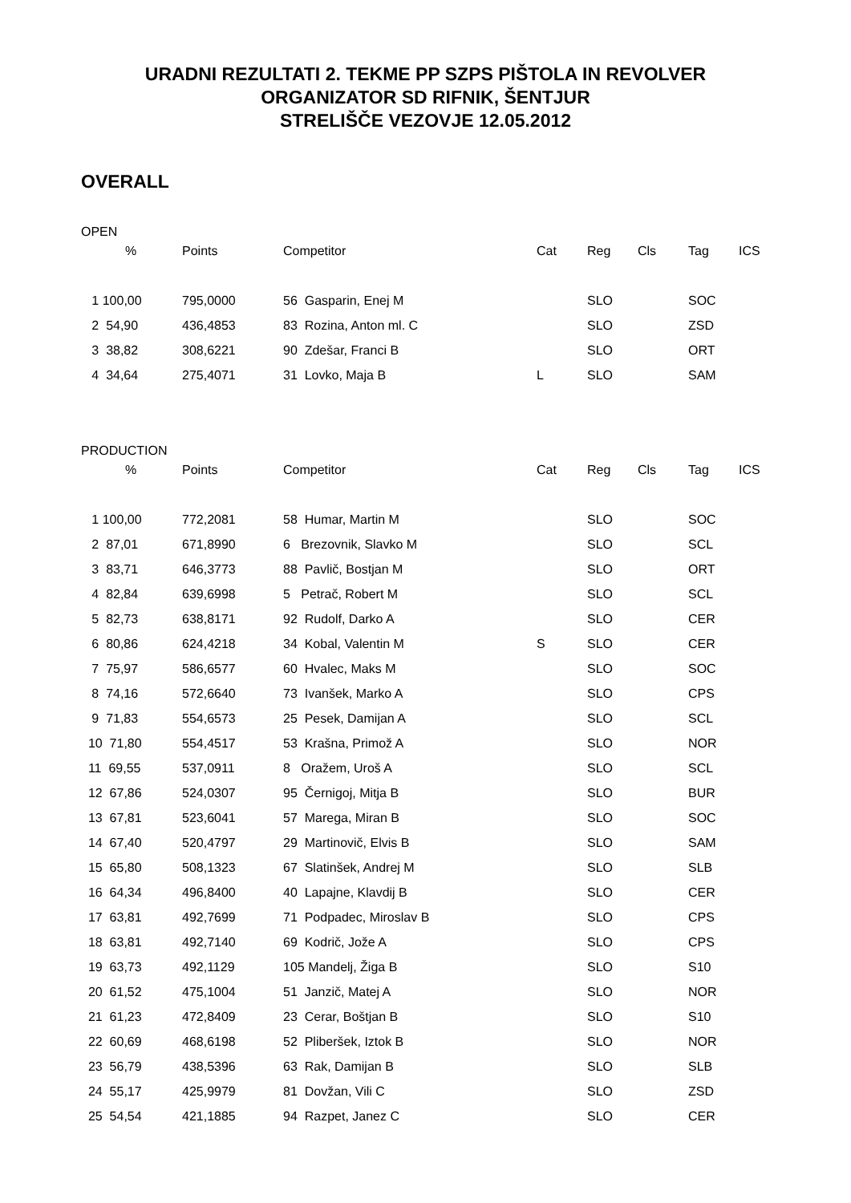URADNI REZULTATI 2. TEKME PP SZPS PIŠTOLA IN REVOLVER
ORGANIZATOR SD RIFNIK, ŠENTJUR
STRELIŠČE VEZOVJE 12.05.2012
OVERALL
OPEN
| % | Points | Competitor | Cat | Reg | Cls | Tag | ICS |
| --- | --- | --- | --- | --- | --- | --- | --- |
| 1 100,00 | 795,0000 | 56 Gasparin, Enej M | | SLO | | SOC | |
| 2 54,90 | 436,4853 | 83 Rozina, Anton ml. C | | SLO | | ZSD | |
| 3 38,82 | 308,6221 | 90 Zdešar, Franci B | | SLO | | ORT | |
| 4 34,64 | 275,4071 | 31 Lovko, Maja B | L | SLO | | SAM | |
PRODUCTION
| % | Points | Competitor | Cat | Reg | Cls | Tag | ICS |
| --- | --- | --- | --- | --- | --- | --- | --- |
| 1 100,00 | 772,2081 | 58 Humar, Martin M | | SLO | | SOC | |
| 2 87,01 | 671,8990 | 6 Brezovnik, Slavko M | | SLO | | SCL | |
| 3 83,71 | 646,3773 | 88 Pavlič, Bostjan M | | SLO | | ORT | |
| 4 82,84 | 639,6998 | 5 Petrač, Robert M | | SLO | | SCL | |
| 5 82,73 | 638,8171 | 92 Rudolf, Darko A | | SLO | | CER | |
| 6 80,86 | 624,4218 | 34 Kobal, Valentin M | S | SLO | | CER | |
| 7 75,97 | 586,6577 | 60 Hvalec, Maks M | | SLO | | SOC | |
| 8 74,16 | 572,6640 | 73 Ivanšek, Marko A | | SLO | | CPS | |
| 9 71,83 | 554,6573 | 25 Pesek, Damijan A | | SLO | | SCL | |
| 10 71,80 | 554,4517 | 53 Krašna, Primož A | | SLO | | NOR | |
| 11 69,55 | 537,0911 | 8 Oražem, Uroš A | | SLO | | SCL | |
| 12 67,86 | 524,0307 | 95 Černigoj, Mitja B | | SLO | | BUR | |
| 13 67,81 | 523,6041 | 57 Marega, Miran B | | SLO | | SOC | |
| 14 67,40 | 520,4797 | 29 Martinovič, Elvis B | | SLO | | SAM | |
| 15 65,80 | 508,1323 | 67 Slatinšek, Andrej M | | SLO | | SLB | |
| 16 64,34 | 496,8400 | 40 Lapajne, Klavdij B | | SLO | | CER | |
| 17 63,81 | 492,7699 | 71 Podpadec, Miroslav B | | SLO | | CPS | |
| 18 63,81 | 492,7140 | 69 Kodrič, Jože A | | SLO | | CPS | |
| 19 63,73 | 492,1129 | 105 Mandelj, Žiga B | | SLO | | S10 | |
| 20 61,52 | 475,1004 | 51 Janzič, Matej A | | SLO | | NOR | |
| 21 61,23 | 472,8409 | 23 Cerar, Boštjan B | | SLO | | S10 | |
| 22 60,69 | 468,6198 | 52 Pliberšek, Iztok B | | SLO | | NOR | |
| 23 56,79 | 438,5396 | 63 Rak, Damijan B | | SLO | | SLB | |
| 24 55,17 | 425,9979 | 81 Dovžan, Vili C | | SLO | | ZSD | |
| 25 54,54 | 421,1885 | 94 Razpet, Janez C | | SLO | | CER | |